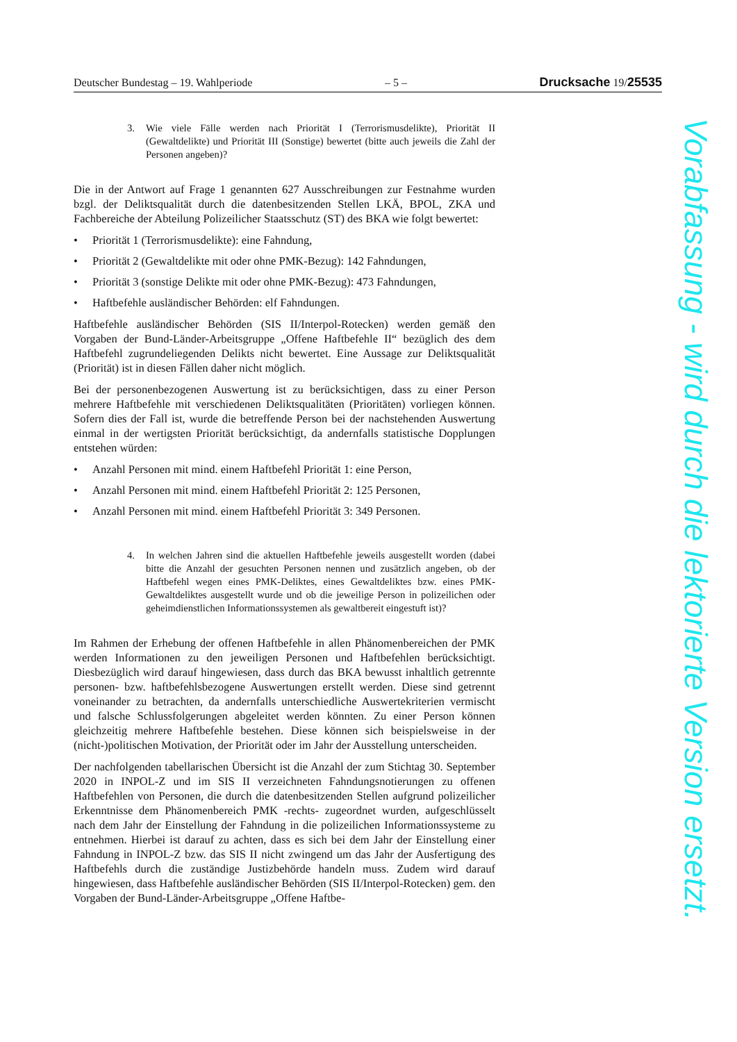Deutscher Bundestag – 19. Wahlperiode – 5 – Drucksache 19/25535
3. Wie viele Fälle werden nach Priorität I (Terrorismusdelikte), Priorität II (Gewaltdelikte) und Priorität III (Sonstige) bewertet (bitte auch jeweils die Zahl der Personen angeben)?
Die in der Antwort auf Frage 1 genannten 627 Ausschreibungen zur Festnahme wurden bzgl. der Deliktsqualität durch die datenbesitzenden Stellen LKÄ, BPOL, ZKA und Fachbereiche der Abteilung Polizeilicher Staatsschutz (ST) des BKA wie folgt bewertet:
• Priorität 1 (Terrorismusdelikte): eine Fahndung,
• Priorität 2 (Gewaltdelikte mit oder ohne PMK-Bezug): 142 Fahndungen,
• Priorität 3 (sonstige Delikte mit oder ohne PMK-Bezug): 473 Fahndungen,
• Haftbefehle ausländischer Behörden: elf Fahndungen.
Haftbefehle ausländischer Behörden (SIS II/Interpol-Rotecken) werden gemäß den Vorgaben der Bund-Länder-Arbeitsgruppe „Offene Haftbefehle II“ bezüglich des dem Haftbefehl zugrundeliegenden Delikts nicht bewertet. Eine Aussage zur Deliktsqualität (Priorität) ist in diesen Fällen daher nicht möglich.
Bei der personenbezogenen Auswertung ist zu berücksichtigen, dass zu einer Person mehrere Haftbefehle mit verschiedenen Deliktsqualitäten (Prioritäten) vorliegen können. Sofern dies der Fall ist, wurde die betreffende Person bei der nachstehenden Auswertung einmal in der wertigsten Priorität berücksichtigt, da andernfalls statistische Dopplungen entstehen würden:
• Anzahl Personen mit mind. einem Haftbefehl Priorität 1: eine Person,
• Anzahl Personen mit mind. einem Haftbefehl Priorität 2: 125 Personen,
• Anzahl Personen mit mind. einem Haftbefehl Priorität 3: 349 Personen.
4. In welchen Jahren sind die aktuellen Haftbefehle jeweils ausgestellt worden (dabei bitte die Anzahl der gesuchten Personen nennen und zusätzlich angeben, ob der Haftbefehl wegen eines PMK-Deliktes, eines Gewaltdeliktes bzw. eines PMK-Gewaltdeliktes ausgestellt wurde und ob die jeweilige Person in polizeilichen oder geheimdienstlichen Informationssystemen als gewaltbereit eingestuft ist)?
Im Rahmen der Erhebung der offenen Haftbefehle in allen Phänomenbereichen der PMK werden Informationen zu den jeweiligen Personen und Haftbefehlen berücksichtigt. Diesbezüglich wird darauf hingewiesen, dass durch das BKA bewusst inhaltlich getrennte personen- bzw. haftbefehlsbezogene Auswertungen erstellt werden. Diese sind getrennt voneinander zu betrachten, da andernfalls unterschiedliche Auswertekriterien vermischt und falsche Schlussfolgerungen abgeleitet werden könnten. Zu einer Person können gleichzeitig mehrere Haftbefehle bestehen. Diese können sich beispielsweise in der (nicht-)politischen Motivation, der Priorität oder im Jahr der Ausstellung unterscheiden.
Der nachfolgenden tabellarischen Übersicht ist die Anzahl der zum Stichtag 30. September 2020 in INPOL-Z und im SIS II verzeichneten Fahndungsnotierungen zu offenen Haftbefehlen von Personen, die durch die datenbesitzenden Stellen aufgrund polizeilicher Erkenntnisse dem Phänomenbereich PMK -rechts- zugeordnet wurden, aufgeschlüsselt nach dem Jahr der Einstellung der Fahndung in die polizeilichen Informationssysteme zu entnehmen. Hierbei ist darauf zu achten, dass es sich bei dem Jahr der Einstellung einer Fahndung in INPOL-Z bzw. das SIS II nicht zwingend um das Jahr der Ausfertigung des Haftbefehls durch die zuständige Justizbehörde handeln muss. Zudem wird darauf hingewiesen, dass Haftbefehle ausländischer Behörden (SIS II/Interpol-Rotecken) gem. den Vorgaben der Bund-Länder-Arbeitsgruppe „Offene Haftbe-
Vorabfassung - wird durch die lektorierte Version ersetzt.